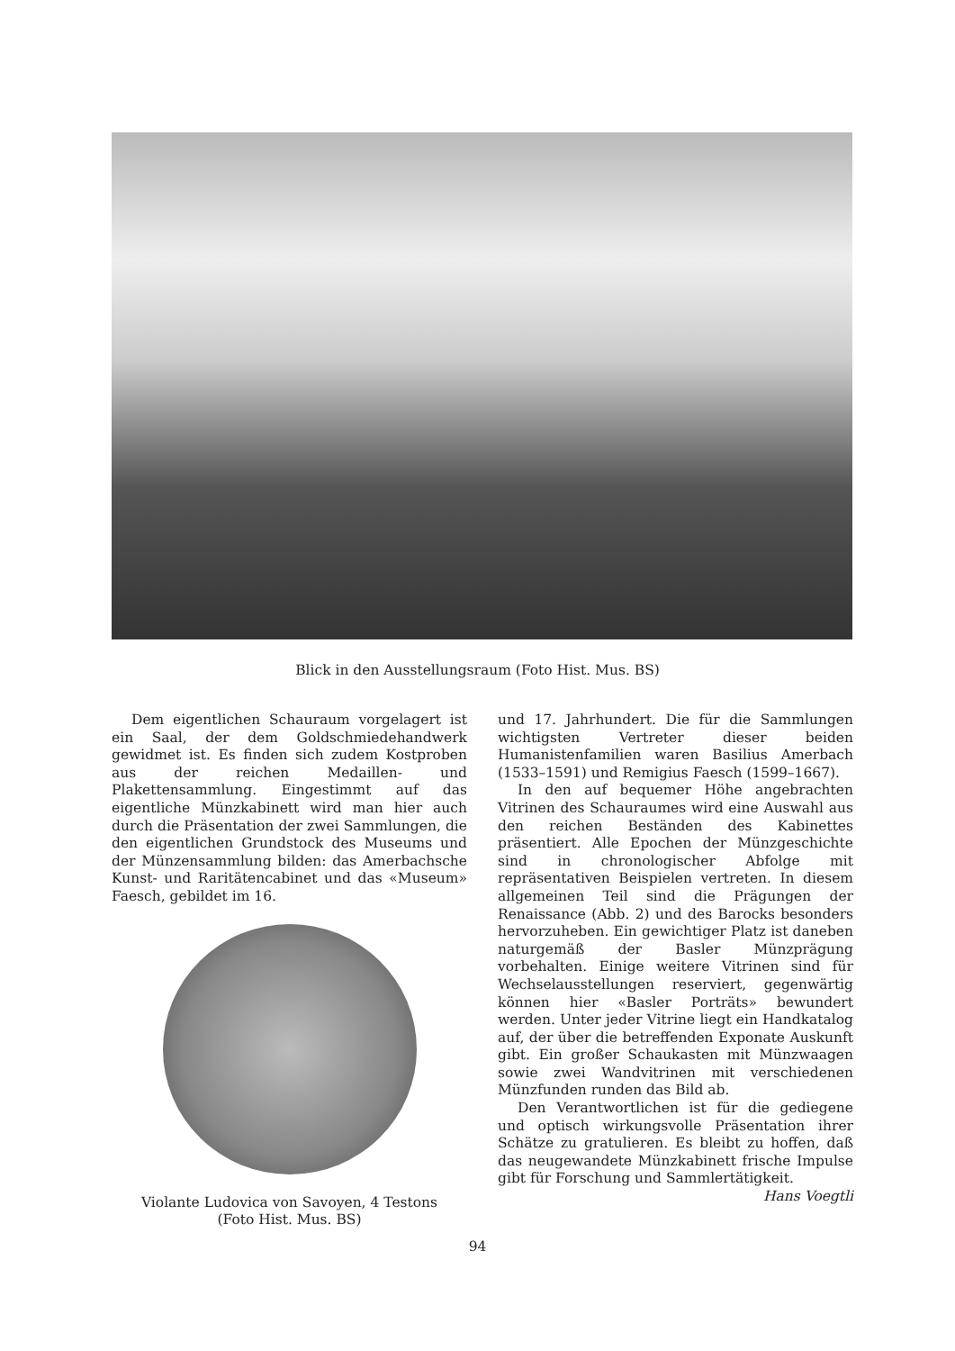Blick in den Ausstellungsraum (Foto Hist. Mus. BS)
Dem eigentlichen Schauraum vorgelagert ist ein Saal, der dem Goldschmiedehandwerk gewidmet ist. Es finden sich zudem Kostproben aus der reichen Medaillen- und Plakettensammlung. Eingestimmt auf das eigentliche Münzkabinett wird man hier auch durch die Präsentation der zwei Sammlungen, die den eigentlichen Grundstock des Museums und der Münzensammlung bilden: das Amerbachsche Kunst- und Raritätencabinet und das «Museum» Faesch, gebildet im 16.
Violante Ludovica von Savoyen, 4 Testons
(Foto Hist. Mus. BS)
und 17. Jahrhundert. Die für die Sammlungen wichtigsten Vertreter dieser beiden Humanistenfamilien waren Basilius Amerbach (1533–1591) und Remigius Faesch (1599–1667).
In den auf bequemer Höhe angebrachten Vitrinen des Schauraumes wird eine Auswahl aus den reichen Beständen des Kabinettes präsentiert. Alle Epochen der Münzgeschichte sind in chronologischer Abfolge mit repräsentativen Beispielen vertreten. In diesem allgemeinen Teil sind die Prägungen der Renaissance (Abb. 2) und des Barocks besonders hervorzuheben. Ein gewichtiger Platz ist daneben naturgemäß der Basler Münzprägung vorbehalten. Einige weitere Vitrinen sind für Wechselausstellungen reserviert, gegenwärtig können hier «Basler Porträts» bewundert werden. Unter jeder Vitrine liegt ein Handkatalog auf, der über die betreffenden Exponate Auskunft gibt. Ein großer Schaukasten mit Münzwaagen sowie zwei Wandvitrinen mit verschiedenen Münzfunden runden das Bild ab.
Den Verantwortlichen ist für die gediegene und optisch wirkungsvolle Präsentation ihrer Schätze zu gratulieren. Es bleibt zu hoffen, daß das neugewandete Münzkabinett frische Impulse gibt für Forschung und Sammlertätigkeit. Hans Voegtli
94